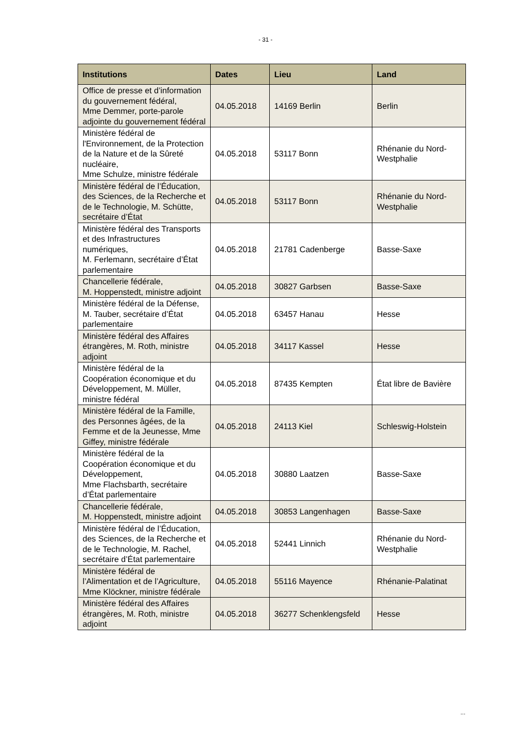- 31 -
| Institutions | Dates | Lieu | Land |
| --- | --- | --- | --- |
| Office de presse et d’information du gouvernement fédéral, Mme Demmer, porte-parole adjointe du gouvernement fédéral | 04.05.2018 | 14169 Berlin | Berlin |
| Ministère fédéral de l'Environnement, de la Protection de la Nature et de la Sûreté nucléaire, Mme Schulze, ministre fédérale | 04.05.2018 | 53117 Bonn | Rhénanie du Nord-Westphalie |
| Ministère fédéral de l’Éducation, des Sciences, de la Recherche et de le Technologie, M. Schütte, secrétaire d’État | 04.05.2018 | 53117 Bonn | Rhénanie du Nord-Westphalie |
| Ministère fédéral des Transports et des Infrastructures numériques, M. Ferlemann, secrétaire d’État parlementaire | 04.05.2018 | 21781 Cadenberge | Basse-Saxe |
| Chancellerie fédérale, M. Hoppenstedt, ministre adjoint | 04.05.2018 | 30827 Garbsen | Basse-Saxe |
| Ministère fédéral de la Défense, M. Tauber, secrétaire d’État parlementaire | 04.05.2018 | 63457 Hanau | Hesse |
| Ministère fédéral des Affaires étrangères, M. Roth, ministre adjoint | 04.05.2018 | 34117 Kassel | Hesse |
| Ministère fédéral de la Coopération économique et du Développement, M. Müller, ministre fédéral | 04.05.2018 | 87435 Kempten | État libre de Bavière |
| Ministère fédéral de la Famille, des Personnes âgées, de la Femme et de la Jeunesse, Mme Giffey, ministre fédérale | 04.05.2018 | 24113 Kiel | Schleswig-Holstein |
| Ministère fédéral de la Coopération économique et du Développement, Mme Flachsbarth, secrétaire d’État parlementaire | 04.05.2018 | 30880 Laatzen | Basse-Saxe |
| Chancellerie fédérale, M. Hoppenstedt, ministre adjoint | 04.05.2018 | 30853 Langenhagen | Basse-Saxe |
| Ministère fédéral de l’Éducation, des Sciences, de la Recherche et de le Technologie, M. Rachel, secrétaire d’État parlementaire | 04.05.2018 | 52441 Linnich | Rhénanie du Nord-Westphalie |
| Ministère fédéral de l’Alimentation et de l’Agriculture, Mme Klöckner, ministre fédérale | 04.05.2018 | 55116 Mayence | Rhénanie-Palatinat |
| Ministère fédéral des Affaires étrangères, M. Roth, ministre adjoint | 04.05.2018 | 36277 Schenklengsfeld | Hesse |
...